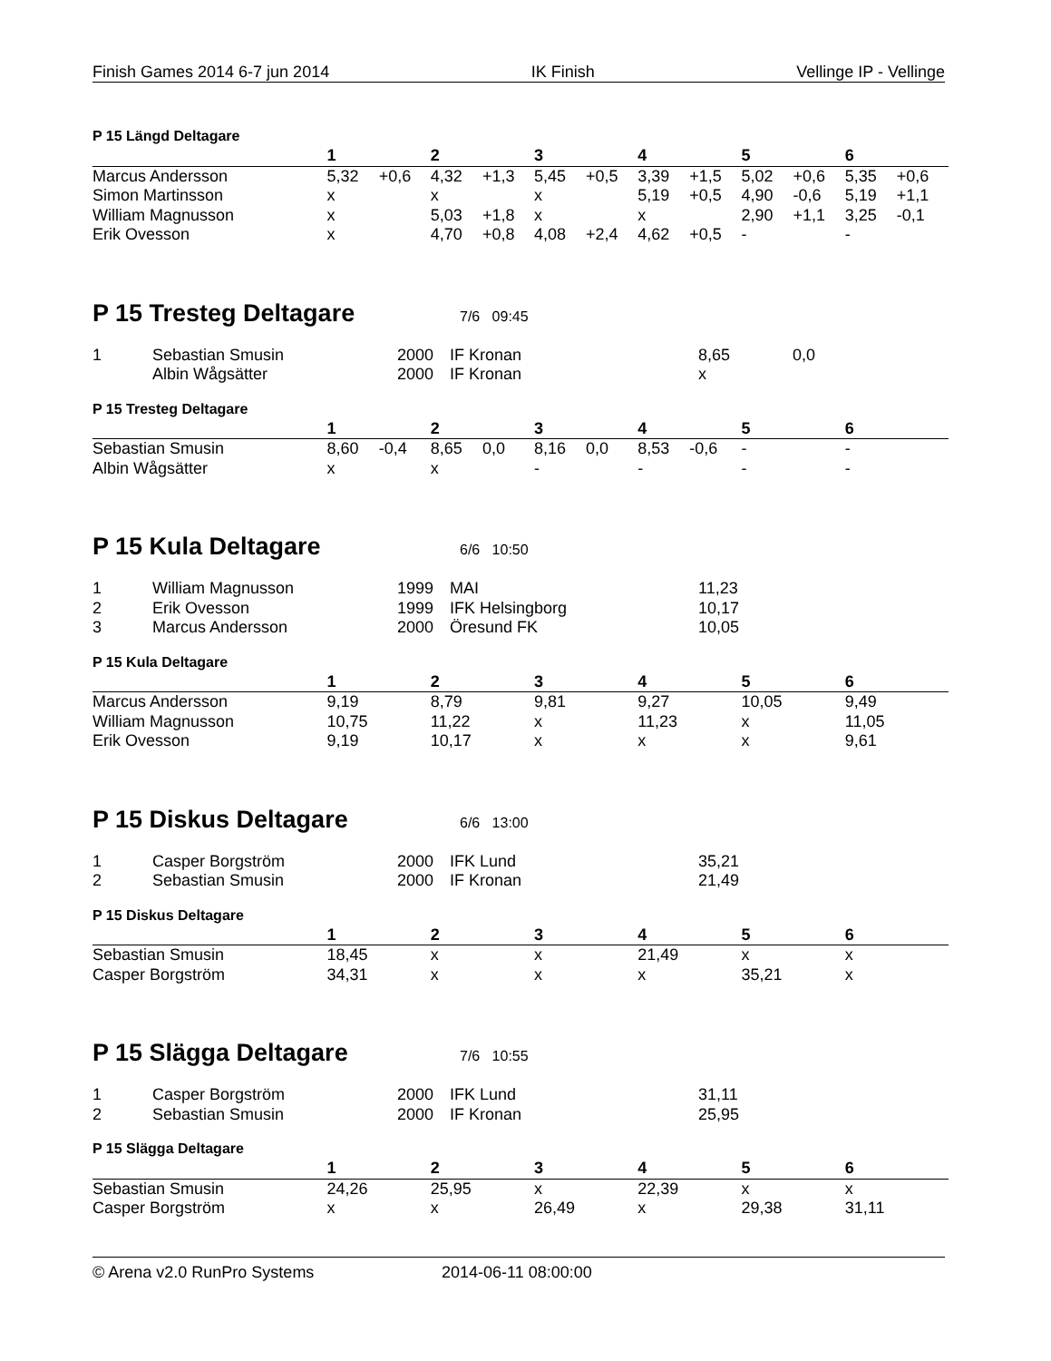Finish Games 2014 6-7 jun 2014 IK Finish Vellinge IP - Vellinge
P 15 Längd Deltagare
| | 1 | | 2 | | 3 | | 4 | | 5 | | 6 | |
| --- | --- | --- | --- | --- | --- | --- | --- | --- | --- | --- | --- | --- |
| Marcus Andersson | 5,32 | +0,6 | 4,32 | +1,3 | 5,45 | +0,5 | 3,39 | +1,5 | 5,02 | +0,6 | 5,35 | +0,6 |
| Simon Martinsson | x | | x | | x | | 5,19 | +0,5 | 4,90 | -0,6 | 5,19 | +1,1 |
| William Magnusson | x | | 5,03 | +1,8 | x | | x | | 2,90 | +1,1 | 3,25 | -0,1 |
| Erik Ovesson | x | | 4,70 | +0,8 | 4,08 | +2,4 | 4,62 | +0,5 | - | | - | |
P 15 Tresteg Deltagare
7/6 09:45
| 1 | Sebastian Smusin | 2000 | IF Kronan | 8,65 | 0,0 |
| | Albin Wågsätter | 2000 | IF Kronan | x | |
P 15 Tresteg Deltagare
| | 1 | | 2 | | 3 | | 4 | | 5 | | 6 | |
| --- | --- | --- | --- | --- | --- | --- | --- | --- | --- | --- | --- | --- |
| Sebastian Smusin | 8,60 | -0,4 | 8,65 | 0,0 | 8,16 | 0,0 | 8,53 | -0,6 | - | | - | |
| Albin Wågsätter | x | | x | | - | | - | | - | | - | |
P 15 Kula Deltagare
6/6 10:50
| 1 | William Magnusson | 1999 | MAI | 11,23 |
| 2 | Erik Ovesson | 1999 | IFK Helsingborg | 10,17 |
| 3 | Marcus Andersson | 2000 | Öresund FK | 10,05 |
P 15 Kula Deltagare
| | 1 | 2 | 3 | 4 | 5 | 6 |
| --- | --- | --- | --- | --- | --- | --- |
| Marcus Andersson | 9,19 | 8,79 | 9,81 | 9,27 | 10,05 | 9,49 |
| William Magnusson | 10,75 | 11,22 | x | 11,23 | x | 11,05 |
| Erik Ovesson | 9,19 | 10,17 | x | x | x | 9,61 |
P 15 Diskus Deltagare
6/6 13:00
| 1 | Casper Borgström | 2000 | IFK Lund | 35,21 |
| 2 | Sebastian Smusin | 2000 | IF Kronan | 21,49 |
P 15 Diskus Deltagare
| | 1 | 2 | 3 | 4 | 5 | 6 |
| --- | --- | --- | --- | --- | --- | --- |
| Sebastian Smusin | 18,45 | x | x | 21,49 | x | x |
| Casper Borgström | 34,31 | x | x | x | 35,21 | x |
P 15 Slägga Deltagare
7/6 10:55
| 1 | Casper Borgström | 2000 | IFK Lund | 31,11 |
| 2 | Sebastian Smusin | 2000 | IF Kronan | 25,95 |
P 15 Slägga Deltagare
| | 1 | 2 | 3 | 4 | 5 | 6 |
| --- | --- | --- | --- | --- | --- | --- |
| Sebastian Smusin | 24,26 | 25,95 | x | 22,39 | x | x |
| Casper Borgström | x | x | 26,49 | x | 29,38 | 31,11 |
© Arena v2.0 RunPro Systems 2014-06-11 08:00:00